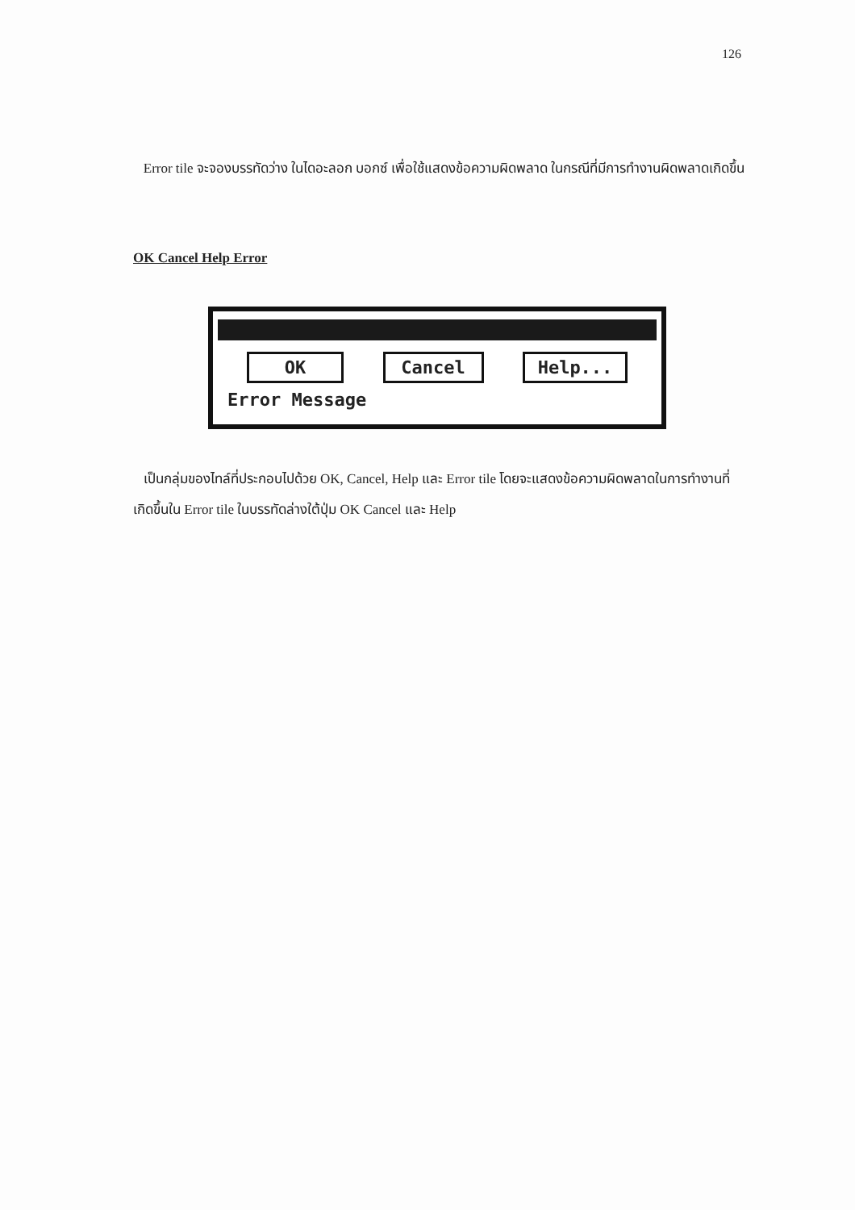126
Error tile จะจองบรรทัดว่าง ในไดอะลอก บอกซ์ เพื่อใช้แสดงข้อความผิดพลาด ในกรณีที่มีการทำงานผิดพลาดเกิดขึ้น
OK Cancel Help Error
OK Cancel Help...
Error Message
เป็นกลุ่มของไทล์ที่ประกอบไปด้วย OK, Cancel, Help และ Error tile โดยจะแสดงข้อความผิดพลาดในการทำงานที่เกิดขึ้นใน Error tile ในบรรทัดล่างใต้ปุ่ม OK Cancel และ Help